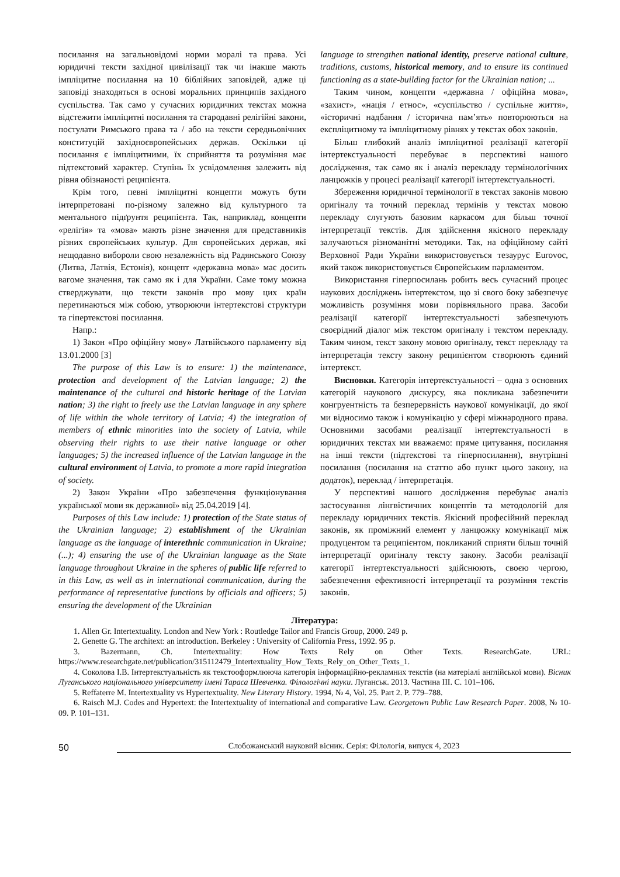посилання на загальновідомі норми моралі та права. Усі юридичні тексти західної цивілізації так чи інакше мають імпліцитне посилання на 10 біблійних заповідей, адже ці заповіді знаходяться в основі моральних принципів західного суспільства. Так само у сучасних юридичних текстах можна відстежити імпліцитні посилання та стародавні релігійні закони, постулати Римського права та / або на тексти середньовічних конституцій західноєвропейських держав. Оскільки ці посилання є імпліцитними, їх сприйняття та розуміння має підтекстовий характер. Ступінь їх усвідомлення залежить від рівня обізнаності реципієнта.
Крім того, певні імпліцитні концепти можуть бути інтерпретовані по-різному залежно від культурного та ментального підґрунтя реципієнта. Так, наприклад, концепти «релігія» та «мова» мають різне значення для представників різних європейських культур. Для європейських держав, які нещодавно вибороли свою незалежність від Радянського Союзу (Литва, Латвія, Естонія), концепт «державна мова» має досить вагоме значення, так само як і для України. Саме тому можна стверджувати, що тексти законів про мову цих країн перетинаються між собою, утворюючи інтертекстові структури та гіпертекстові посилання.
Напр.:
1) Закон «Про офіційну мову» Латвійського парламенту від 13.01.2000 [3]
The purpose of this Law is to ensure: 1) the maintenance, protection and development of the Latvian language; 2) the maintenance of the cultural and historic heritage of the Latvian nation; 3) the right to freely use the Latvian language in any sphere of life within the whole territory of Latvia; 4) the integration of members of ethnic minorities into the society of Latvia, while observing their rights to use their native language or other languages; 5) the increased influence of the Latvian language in the cultural environment of Latvia, to promote a more rapid integration of society.
2) Закон України «Про забезпечення функціонування української мови як державної» від 25.04.2019 [4].
Purposes of this Law include: 1) protection of the State status of the Ukrainian language; 2) establishment of the Ukrainian language as the language of interethnic communication in Ukraine; (...); 4) ensuring the use of the Ukrainian language as the State language throughout Ukraine in the spheres of public life referred to in this Law, as well as in international communication, during the performance of representative functions by officials and officers; 5) ensuring the development of the Ukrainian
language to strengthen national identity, preserve national culture, traditions, customs, historical memory, and to ensure its continued functioning as a state-building factor for the Ukrainian nation; ...
Таким чином, концепти «державна / офіційна мова», «захист», «нація / етнос», «суспільство / суспільне життя», «історичні надбання / історична пам’ять» повторюються на експліцитному та імпліцитному рівнях у текстах обох законів.
Більш глибокий аналіз імпліцитної реалізації категорії інтертекстуальності перебуває в перспективі нашого дослідження, так само як і аналіз перекладу термінологічних ланцюжків у процесі реалізації категорії інтертекстуальності.
Збереження юридичної термінології в текстах законів мовою оригіналу та точний переклад термінів у текстах мовою перекладу слугують базовим каркасом для більш точної інтерпретації текстів. Для здійснення якісного перекладу залучаються різноманітні методики. Так, на офіційному сайті Верховної Ради України використовується тезаурус Eurovoc, який також використовується Європейським парламентом.
Використання гіперпосилань робить весь сучасний процес наукових досліджень інтертекстом, що зі свого боку забезпечує можливість розуміння мови порівняльного права. Засоби реалізації категорії інтертекстуальності забезпечують своєрідний діалог між текстом оригіналу і текстом перекладу. Таким чином, текст закону мовою оригіналу, текст перекладу та інтерпретація тексту закону реципієнтом створюють єдиний інтертекст.
Висновки. Категорія інтертекстуальності – одна з основних категорій наукового дискурсу, яка покликана забезпечити конгруентність та безперервність наукової комунікації, до якої ми відносимо також і комунікацію у сфері міжнародного права. Основними засобами реалізації інтертекстуальності в юридичних текстах ми вважаємо: пряме цитування, посилання на інші тексти (підтекстові та гіперпосилання), внутрішні посилання (посилання на статтю або пункт цього закону, на додаток), переклад / інтерпретація.
У перспективі нашого дослідження перебуває аналіз застосування лінгвістичних концептів та методологій для перекладу юридичних текстів. Якісний професійний переклад законів, як проміжний елемент у ланцюжку комунікації між продуцентом та реципієнтом, покликаний сприяти більш точній інтерпретації оригіналу тексту закону. Засоби реалізації категорії інтертекстуальності здійснюють, своєю чергою, забезпечення ефективності інтерпретації та розуміння текстів законів.
Література:
1. Allen Gr. Intertextuality. London and New York : Routledge Tailor and Francis Group, 2000. 249 p.
2. Genette G. The architext: an introduction. Berkeley : University of California Press, 1992. 95 p.
3. Bazermann, Ch. Intertextuality: How Texts Rely on Other Texts. ResearchGate. URL: https://www.researchgate.net/publication/315112479_Intertextuality_How_Texts_Rely_on_Other_Texts_1.
4. Соколова І.В. Інтертекстуальність як текстооформлююча категорія інформаційно-рекламних текстів (на матеріалі англійської мови). Вісник Луганського національного університету імені Тараса Шевченка. Філологічні науки. Луганськ. 2013. Частина ІІІ. С. 101–106.
5. Reffaterre M. Intertextuality vs Hypertextuality. New Literary History. 1994, № 4, Vol. 25. Part 2. P. 779–788.
6. Raisch M.J. Codes and Hypertext: the Intertextuality of international and comparative Law. Georgetown Public Law Research Paper. 2008, № 10-09. P. 101–131.
50
Слобожанський науковий вісник. Серія: Філологія, випуск 4, 2023